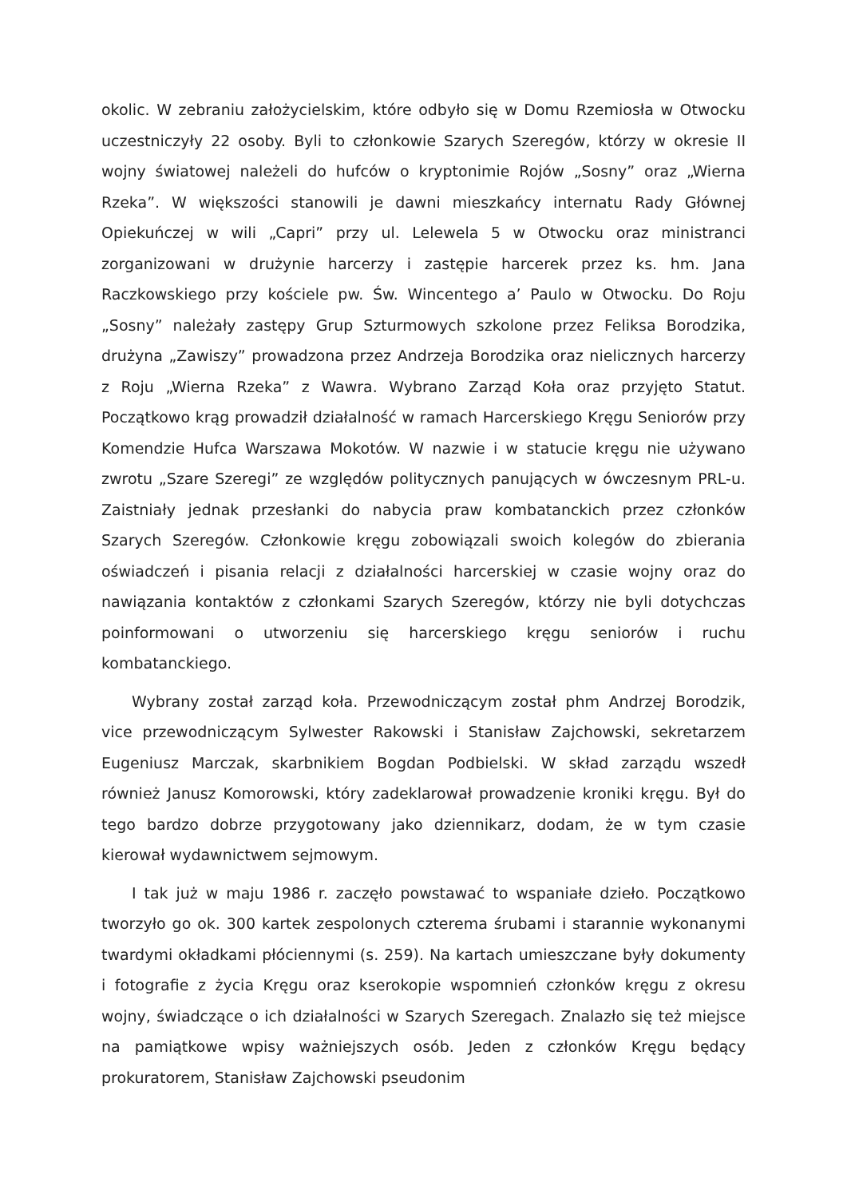okolic. W zebraniu założycielskim, które odbyło się w Domu Rzemiosła w Otwocku uczestniczyły 22 osoby. Byli to członkowie Szarych Szeregów, którzy w okresie II wojny światowej należeli do hufców o kryptonimie Rojów „Sosny” oraz „Wierna Rzeka”. W większości stanowili je dawni mieszkańcy internatu Rady Głównej Opiekuńczej w wili „Capri” przy ul. Lelewela 5 w Otwocku oraz ministranci zorganizowani w drużynie harcerzy i zastępie harcerek przez ks. hm. Jana Raczkowskiego przy kościele pw. Św. Wincentego a’ Paulo w Otwocku. Do Roju „Sosny” należały zastępy Grup Szturmowych szkolone przez Feliksa Borodzika, drużyna „Zawiszy” prowadzona przez Andrzeja Borodzika oraz nielicznych harcerzy z Roju „Wierna Rzeka” z Wawra. Wybrano Zarząd Koła oraz przyjęto Statut. Początkowo krąg prowadził działalność w ramach Harcerskiego Kręgu Seniorów przy Komendzie Hufca Warszawa Mokotów. W nazwie i w statucie kręgu nie używano zwrotu „Szare Szeregi” ze względów politycznych panujących w ówczesnym PRL-u. Zaistniały jednak przesłanki do nabycia praw kombatanckich przez członków Szarych Szeregów. Członkowie kręgu zobowiązali swoich kolegów do zbierania oświadczeń i pisania relacji z działalności harcerskiej w czasie wojny oraz do nawiązania kontaktów z członkami Szarych Szeregów, którzy nie byli dotychczas poinformowani o utworzeniu się harcerskiego kręgu seniorów i ruchu kombatanckiego.
Wybrany został zarząd koła. Przewodniczącym został phm Andrzej Borodzik, vice przewodniczącym Sylwester Rakowski i Stanisław Zajchowski, sekretarzem Eugeniusz Marczak, skarbnikiem Bogdan Podbielski. W skład zarządu wszedł również Janusz Komorowski, który zadeklarował prowadzenie kroniki kręgu. Był do tego bardzo dobrze przygotowany jako dziennikarz, dodam, że w tym czasie kierował wydawnictwem sejmowym.
I tak już w maju 1986 r. zaczęło powstawać to wspaniałe dzieło. Początkowo tworzyło go ok. 300 kartek zespolonych czterema śrubami i starannie wykonanymi twardymi okładkami płóciennymi (s. 259). Na kartach umieszczane były dokumenty i fotografie z życia Kręgu oraz kserokopie wspomnień członków kręgu z okresu wojny, świadczące o ich działalności w Szarych Szeregach. Znalazło się też miejsce na pamiątkowe wpisy ważniejszych osób. Jeden z członków Kręgu będący prokuratorem, Stanisław Zajchowski pseudonim